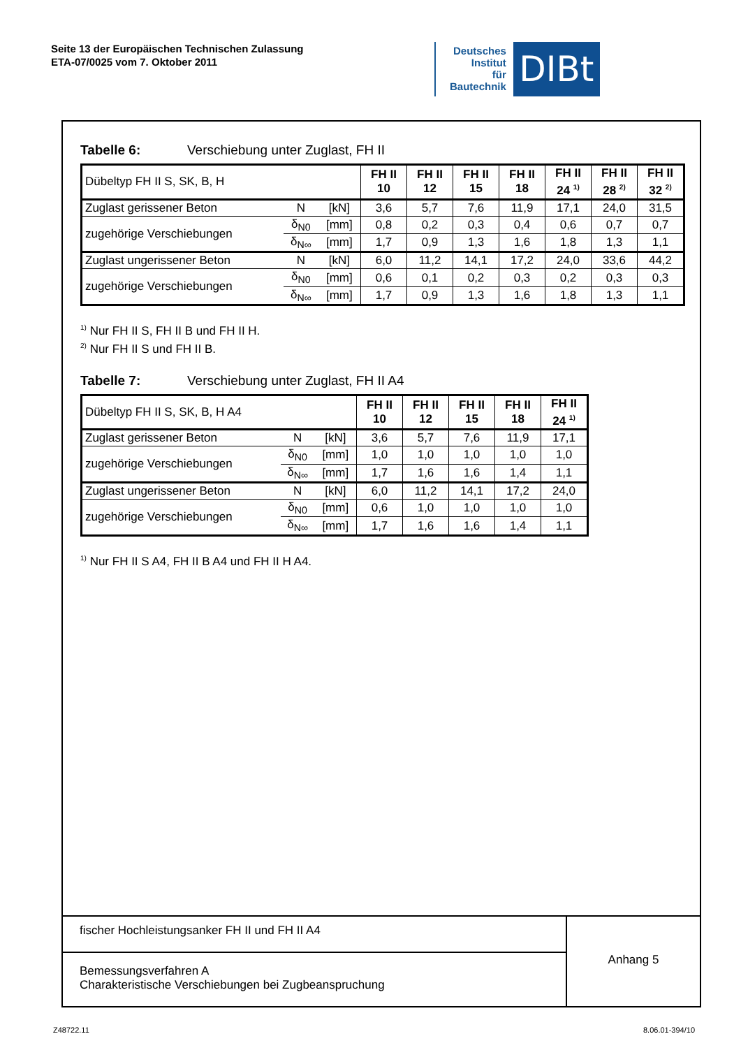Seite 13 der Europäischen Technischen Zulassung
ETA-07/0025 vom 7. Oktober 2011
Deutsches
Institut
für
Bautechnik
DIBt
Tabelle 6: Verschiebung unter Zuglast, FH II
| Dübeltyp FH II S, SK, B, H | | | FH II 10 | FH II 12 | FH II 15 | FH II 18 | FH II 24 <sup>1)</sup> | FH II 28 <sup>2)</sup> | FH II 32 <sup>2)</sup> |
| Zuglast gerissener Beton | N | [kN] | 3,6 | 5,7 | 7,6 | 11,9 | 17,1 | 24,0 | 31,5 |
| zugehörige Verschiebungen | δ<sub>N0</sub> | [mm] | 0,8 | 0,2 | 0,3 | 0,4 | 0,6 | 0,7 | 0,7 |
| | δ<sub>N∞</sub> | [mm] | 1,7 | 0,9 | 1,3 | 1,6 | 1,8 | 1,3 | 1,1 |
| Zuglast ungerissener Beton | N | [kN] | 6,0 | 11,2 | 14,1 | 17,2 | 24,0 | 33,6 | 44,2 |
| zugehörige Verschiebungen | δ<sub>N0</sub> | [mm] | 0,6 | 0,1 | 0,2 | 0,3 | 0,2 | 0,3 | 0,3 |
| | δ<sub>N∞</sub> | [mm] | 1,7 | 0,9 | 1,3 | 1,6 | 1,8 | 1,3 | 1,1 |
<sup>1)</sup> Nur FH II S, FH II B und FH II H.
<sup>2)</sup> Nur FH II S und FH II B.
Tabelle 7: Verschiebung unter Zuglast, FH II A4
| Dübeltyp FH II S, SK, B, H A4 | | | FH II 10 | FH II 12 | FH II 15 | FH II 18 | FH II 24 <sup>1)</sup> |
| Zuglast gerissener Beton | N | [kN] | 3,6 | 5,7 | 7,6 | 11,9 | 17,1 |
| zugehörige Verschiebungen | δ<sub>N0</sub> | [mm] | 1,0 | 1,0 | 1,0 | 1,0 | 1,0 |
| | δ<sub>N∞</sub> | [mm] | 1,7 | 1,6 | 1,6 | 1,4 | 1,1 |
| Zuglast ungerissener Beton | N | [kN] | 6,0 | 11,2 | 14,1 | 17,2 | 24,0 |
| zugehörige Verschiebungen | δ<sub>N0</sub> | [mm] | 0,6 | 1,0 | 1,0 | 1,0 | 1,0 |
| | δ<sub>N∞</sub> | [mm] | 1,7 | 1,6 | 1,6 | 1,4 | 1,1 |
<sup>1)</sup> Nur FH II S A4, FH II B A4 und FH II H A4.
fischer Hochleistungsanker FH II und FH II A4
Bemessungsverfahren A
Charakteristische Verschiebungen bei Zugbeanspruchung
Anhang 5
Z48722.11 8.06.01-394/10